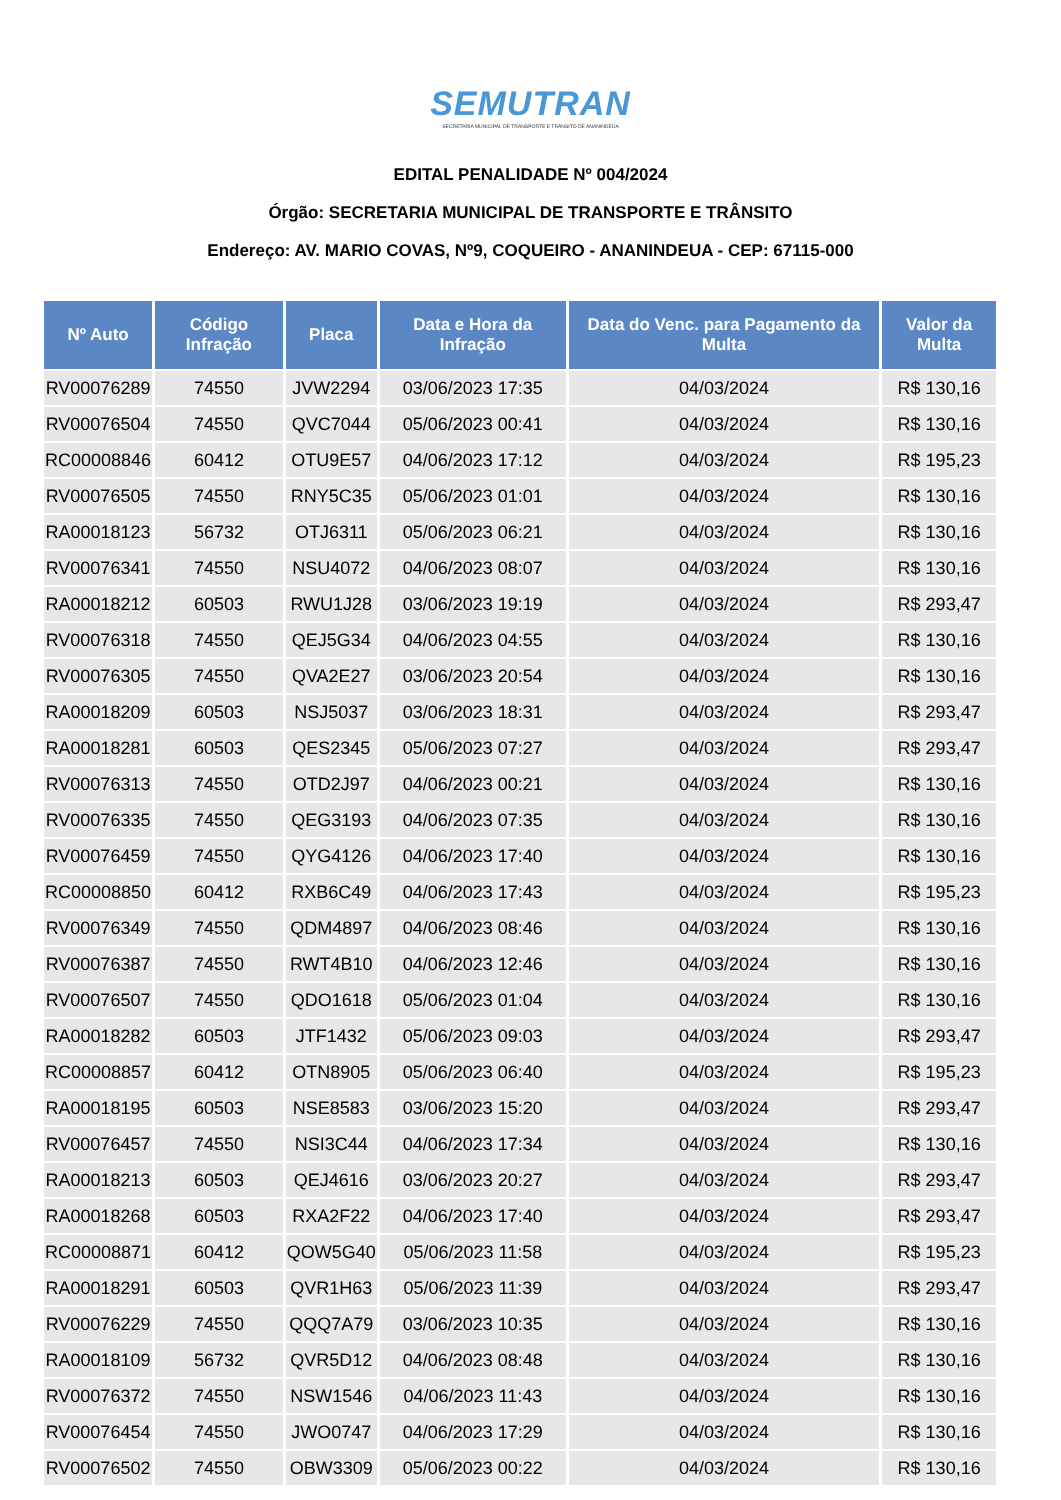SEMUTRAN
SECRETARIA MUNICIPAL DE TRANSPORTE E TRÂNSITO DE ANANINDEUA
EDITAL PENALIDADE Nº 004/2024
Órgão: SECRETARIA MUNICIPAL DE TRANSPORTE E TRÂNSITO
Endereço: AV. MARIO COVAS, Nº9, COQUEIRO - ANANINDEUA - CEP: 67115-000
| Nº Auto | Código Infração | Placa | Data e Hora da Infração | Data do Venc. para Pagamento da Multa | Valor da Multa |
| --- | --- | --- | --- | --- | --- |
| RV00076289 | 74550 | JVW2294 | 03/06/2023 17:35 | 04/03/2024 | R$ 130,16 |
| RV00076504 | 74550 | QVC7044 | 05/06/2023 00:41 | 04/03/2024 | R$ 130,16 |
| RC00008846 | 60412 | OTU9E57 | 04/06/2023 17:12 | 04/03/2024 | R$ 195,23 |
| RV00076505 | 74550 | RNY5C35 | 05/06/2023 01:01 | 04/03/2024 | R$ 130,16 |
| RA00018123 | 56732 | OTJ6311 | 05/06/2023 06:21 | 04/03/2024 | R$ 130,16 |
| RV00076341 | 74550 | NSU4072 | 04/06/2023 08:07 | 04/03/2024 | R$ 130,16 |
| RA00018212 | 60503 | RWU1J28 | 03/06/2023 19:19 | 04/03/2024 | R$ 293,47 |
| RV00076318 | 74550 | QEJ5G34 | 04/06/2023 04:55 | 04/03/2024 | R$ 130,16 |
| RV00076305 | 74550 | QVA2E27 | 03/06/2023 20:54 | 04/03/2024 | R$ 130,16 |
| RA00018209 | 60503 | NSJ5037 | 03/06/2023 18:31 | 04/03/2024 | R$ 293,47 |
| RA00018281 | 60503 | QES2345 | 05/06/2023 07:27 | 04/03/2024 | R$ 293,47 |
| RV00076313 | 74550 | OTD2J97 | 04/06/2023 00:21 | 04/03/2024 | R$ 130,16 |
| RV00076335 | 74550 | QEG3193 | 04/06/2023 07:35 | 04/03/2024 | R$ 130,16 |
| RV00076459 | 74550 | QYG4126 | 04/06/2023 17:40 | 04/03/2024 | R$ 130,16 |
| RC00008850 | 60412 | RXB6C49 | 04/06/2023 17:43 | 04/03/2024 | R$ 195,23 |
| RV00076349 | 74550 | QDM4897 | 04/06/2023 08:46 | 04/03/2024 | R$ 130,16 |
| RV00076387 | 74550 | RWT4B10 | 04/06/2023 12:46 | 04/03/2024 | R$ 130,16 |
| RV00076507 | 74550 | QDO1618 | 05/06/2023 01:04 | 04/03/2024 | R$ 130,16 |
| RA00018282 | 60503 | JTF1432 | 05/06/2023 09:03 | 04/03/2024 | R$ 293,47 |
| RC00008857 | 60412 | OTN8905 | 05/06/2023 06:40 | 04/03/2024 | R$ 195,23 |
| RA00018195 | 60503 | NSE8583 | 03/06/2023 15:20 | 04/03/2024 | R$ 293,47 |
| RV00076457 | 74550 | NSI3C44 | 04/06/2023 17:34 | 04/03/2024 | R$ 130,16 |
| RA00018213 | 60503 | QEJ4616 | 03/06/2023 20:27 | 04/03/2024 | R$ 293,47 |
| RA00018268 | 60503 | RXA2F22 | 04/06/2023 17:40 | 04/03/2024 | R$ 293,47 |
| RC00008871 | 60412 | QOW5G40 | 05/06/2023 11:58 | 04/03/2024 | R$ 195,23 |
| RA00018291 | 60503 | QVR1H63 | 05/06/2023 11:39 | 04/03/2024 | R$ 293,47 |
| RV00076229 | 74550 | QQQ7A79 | 03/06/2023 10:35 | 04/03/2024 | R$ 130,16 |
| RA00018109 | 56732 | QVR5D12 | 04/06/2023 08:48 | 04/03/2024 | R$ 130,16 |
| RV00076372 | 74550 | NSW1546 | 04/06/2023 11:43 | 04/03/2024 | R$ 130,16 |
| RV00076454 | 74550 | JWO0747 | 04/06/2023 17:29 | 04/03/2024 | R$ 130,16 |
| RV00076502 | 74550 | OBW3309 | 05/06/2023 00:22 | 04/03/2024 | R$ 130,16 |